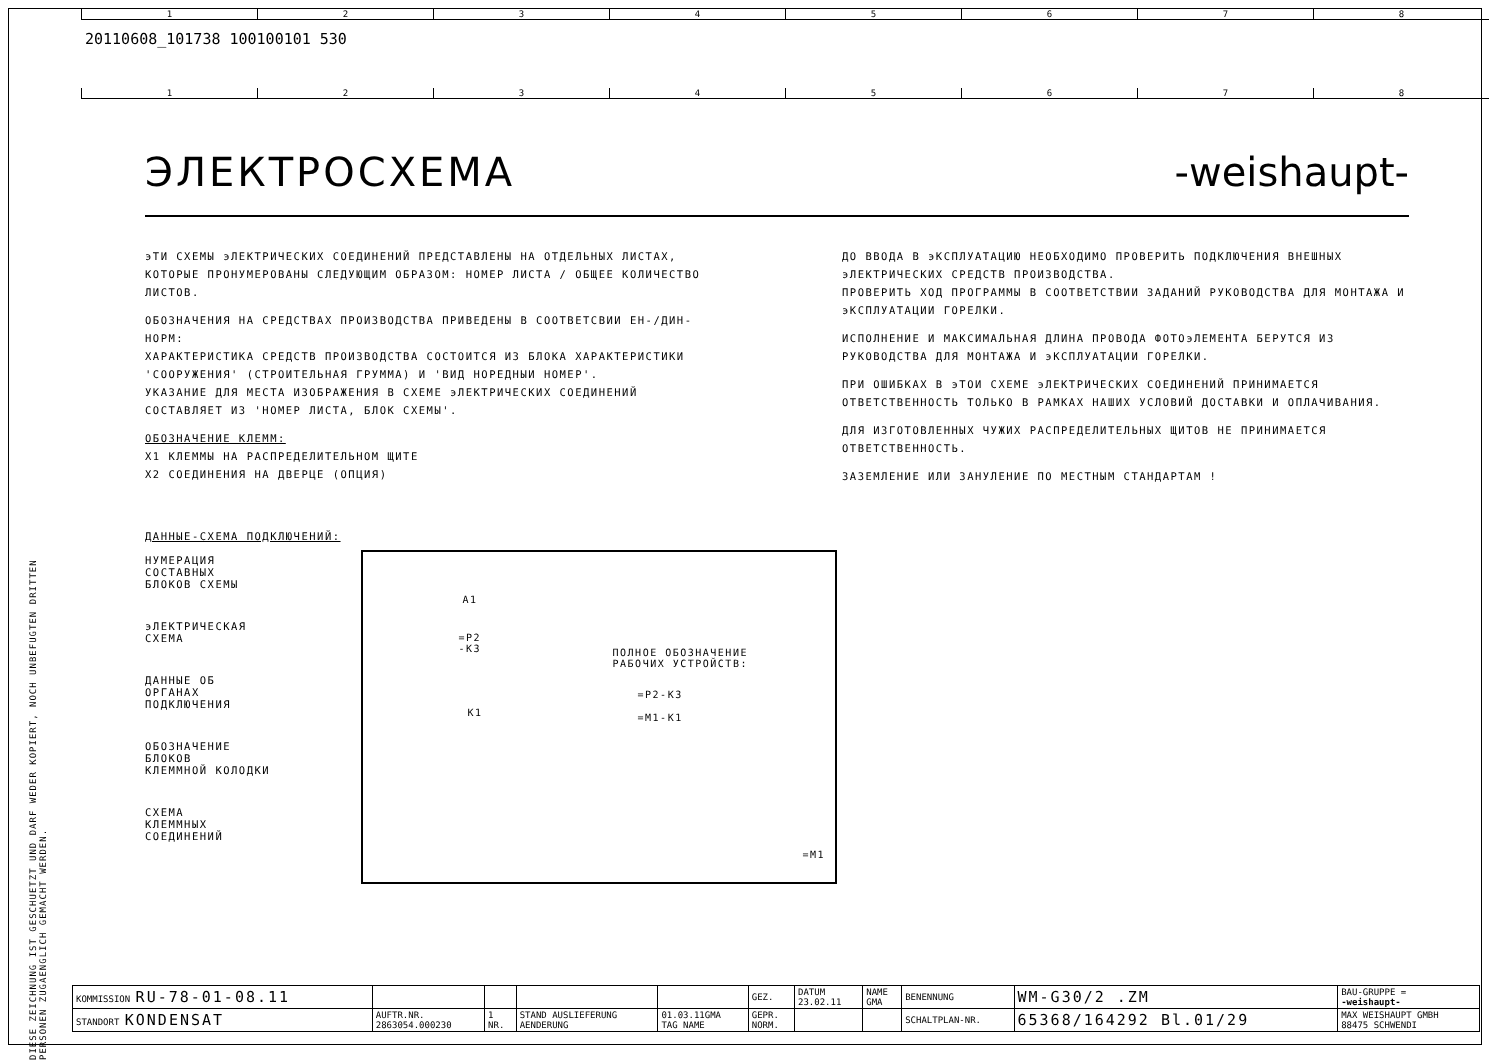1 2 3 4 5 6 7 8
20110608_101738 100100101 530
1 2 3 4 5 6 7 8
ЭЛЕКТРОСХЕМА -weishaupt-
эТИ СХЕМЫ эЛЕКТРИЧЕСКИХ СОЕДИНЕНИЙ ПРЕДСТАВЛЕНЫ НА ОТДЕЛЬНЫХ ЛИСТАХ, КОТОРЫЕ ПРОНУМЕРОВАНЫ СЛЕДУЮЩИМ ОБРАЗОМ: НОМЕР ЛИСТА / ОБЩЕЕ КОЛИЧЕСТВО ЛИСТОВ.
ОБОЗНАЧЕНИЯ НА СРЕДСТВАХ ПРОИЗВОДСТВА ПРИВЕДЕНЫ В СООТВЕТСВИИ ЕН-/ДИН-НОРМ:
ХАРАКТЕРИСТИКА СРЕДСТВ ПРОИЗВОДСТВА СОСТОИТСЯ ИЗ БЛОКА ХАРАКТЕРИСТИКИ 'СООРУЖЕНИЯ' (СТРОИТЕЛЬНАЯ ГРУММА) И 'ВИД НОРЕДНЫИ НОМЕР'.
УКАЗАНИЕ ДЛЯ МЕСТА ИЗОБРАЖЕНИЯ В СХЕМЕ эЛЕКТРИЧЕСКИХ СОЕДИНЕНИЙ СОСТАВЛЯЕТ ИЗ 'НОМЕР ЛИСТА, БЛОК СХЕМЫ'.
ОБОЗНАЧЕНИЕ КЛЕММ:
X1 КЛЕММЫ НА РАСПРЕДЕЛИТЕЛЬНОМ ЩИТЕ
X2 СОЕДИНЕНИЯ НА ДВЕРЦЕ (ОПЦИЯ)
ДО ВВОДА В эКСПЛУАТАЦИЮ НЕОБХОДИМО ПРОВЕРИТЬ ПОДКЛЮЧЕНИЯ ВНЕШНЫХ эЛЕКТРИЧЕСКИХ СРЕДСТВ ПРОИЗВОДСТВА.
ПРОВЕРИТЬ ХОД ПРОГРАММЫ В СООТВЕТСТВИИ ЗАДАНИЙ РУКОВОДСТВА ДЛЯ МОНТАЖА И эКСПЛУАТАЦИИ ГОРЕЛКИ.
ИСПОЛНЕНИЕ И МАКСИМАЛЬНАЯ ДЛИНА ПРОВОДА ФОТОэЛЕМЕНТА БЕРУТСЯ ИЗ РУКОВОДСТВА ДЛЯ МОНТАЖА И эКСПЛУАТАЦИИ ГОРЕЛКИ.
ПРИ ОШИБКАХ В эТОИ СХЕМЕ эЛЕКТРИЧЕСКИХ СОЕДИНЕНИЙ ПРИНИМАЕТСЯ ОТВЕТСТВЕННОСТЬ ТОЛЬКО В РАМКАХ НАШИХ УСЛОВИЙ ДОСТАВКИ И ОПЛАЧИВАНИЯ.
ДЛЯ ИЗГОТОВЛЕННЫХ ЧУЖИХ РАСПРЕДЕЛИТЕЛЬНЫХ ЩИТОВ НЕ ПРИНИМАЕТСЯ ОТВЕТСТВЕННОСТЬ.
ЗАЗЕМЛЕНИЕ ИЛИ ЗАНУЛЕНИЕ ПО МЕСТНЫМ СТАНДАРТАМ !
ДАННЫЕ-СХЕМА ПОДКЛЮЧЕНИЙ:
НУМЕРАЦИЯ
СОСТАВНЫХ
БЛОКОВ СХЕМЫ
эЛЕКТРИЧЕСКАЯ
СХЕМА
ДАННЫЕ ОБ
ОРГАНАХ
ПОДКЛЮЧЕНИЯ
ОБОЗНАЧЕНИЕ
БЛОКОВ
КЛЕММНОЙ КОЛОДКИ
СХЕМА
КЛЕММНЫХ
СОЕДИНЕНИЙ
A1
=P2
-K3
K1
ПОЛНОЕ ОБОЗНАЧЕНИЕ
РАБОЧИХ УСТРОЙСТВ:
=P2-K3
=M1-K1
=M1
DIESE ZEICHNUNG IST GESCHUETZT UND DARF WEDER KOPIERT, NOCH UNBEFUGTEN DRITTEN PERSONEN ZUGAENGLICH GEMACHT WERDEN.
| KOMMISSION RU-78-01-08.11 | | | | | GEZ. | DATUM 23.02.11 | NAME GMA | BENENNUNG | WM-G30/2 .ZM | BAU-GRUPPE = -weishaupt- |
| STANDORT KONDENSAT | AUFTR.NR. 2863054.000230 | 1 NR. | STAND AUSLIEFERUNG AENDERUNG | 01.03.11GMA TAG NAME | GEPR. NORM. | | | SCHALTPLAN-NR. | 65368/164292 Bl.01/29 | MAX WEISHAUPT GMBH 88475 SCHWENDI |